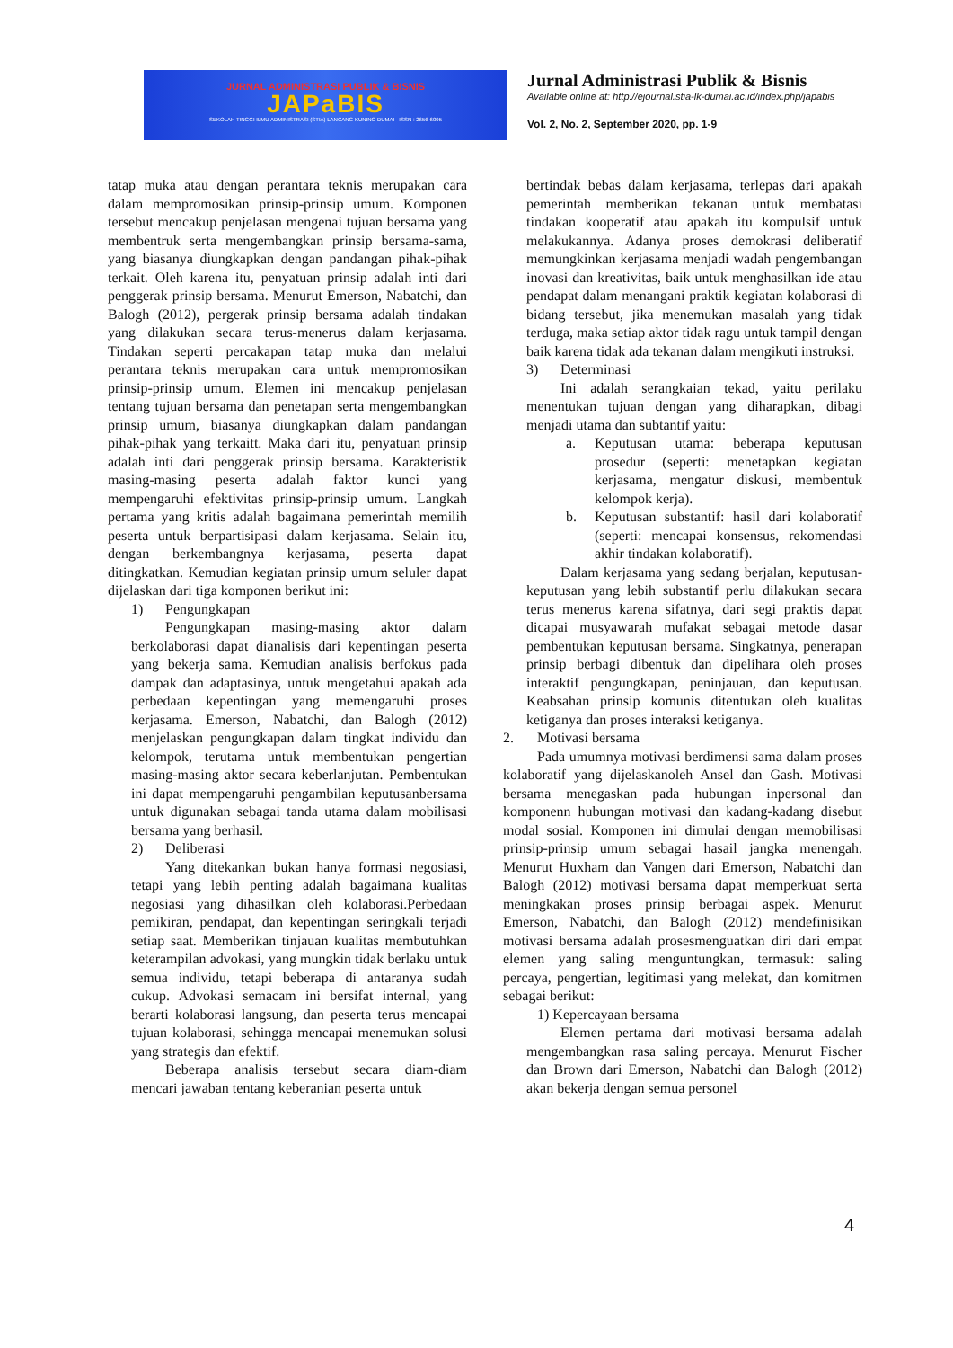JURNAL ADMINISTRASI PUBLIK & BISNIS
JAPaBIS
SEKOLAH TINGGI ILMU ADMINISTRASI (STIA) LANCANG KUNING DUMAI ISSN : 2656-6095
Jurnal Administrasi Publik & Bisnis
Available online at: http://ejournal.stia-lk-dumai.ac.id/index.php/japabis
Vol. 2, No. 2, September 2020, pp. 1-9
tatap muka atau dengan perantara teknis merupakan cara dalam mempromosikan prinsip-prinsip umum. Komponen tersebut mencakup penjelasan mengenai tujuan bersama yang membentruk serta mengembangkan prinsip bersama-sama, yang biasanya diungkapkan dengan pandangan pihak-pihak terkait. Oleh karena itu, penyatuan prinsip adalah inti dari penggerak prinsip bersama. Menurut Emerson, Nabatchi, dan Balogh (2012), pergerak prinsip bersama adalah tindakan yang dilakukan secara terus-menerus dalam kerjasama. Tindakan seperti percakapan tatap muka dan melalui perantara teknis merupakan cara untuk mempromosikan prinsip-prinsip umum. Elemen ini mencakup penjelasan tentang tujuan bersama dan penetapan serta mengembangkan prinsip umum, biasanya diungkapkan dalam pandangan pihak-pihak yang terkaitt. Maka dari itu, penyatuan prinsip adalah inti dari penggerak prinsip bersama. Karakteristik masing-masing peserta adalah faktor kunci yang mempengaruhi efektivitas prinsip-prinsip umum. Langkah pertama yang kritis adalah bagaimana pemerintah memilih peserta untuk berpartisipasi dalam kerjasama. Selain itu, dengan berkembangnya kerjasama, peserta dapat ditingkatkan. Kemudian kegiatan prinsip umum seluler dapat dijelaskan dari tiga komponen berikut ini:
1) Pengungkapan
Pengungkapan masing-masing aktor dalam berkolaborasi dapat dianalisis dari kepentingan peserta yang bekerja sama. Kemudian analisis berfokus pada dampak dan adaptasinya, untuk mengetahui apakah ada perbedaan kepentingan yang memengaruhi proses kerjasama. Emerson, Nabatchi, dan Balogh (2012) menjelaskan pengungkapan dalam tingkat individu dan kelompok, terutama untuk membentukan pengertian masing-masing aktor secara keberlanjutan. Pembentukan ini dapat mempengaruhi pengambilan keputusanbersama untuk digunakan sebagai tanda utama dalam mobilisasi bersama yang berhasil.
2) Deliberasi
Yang ditekankan bukan hanya formasi negosiasi, tetapi yang lebih penting adalah bagaimana kualitas negosiasi yang dihasilkan oleh kolaborasi.Perbedaan pemikiran, pendapat, dan kepentingan seringkali terjadi setiap saat. Memberikan tinjauan kualitas membutuhkan keterampilan advokasi, yang mungkin tidak berlaku untuk semua individu, tetapi beberapa di antaranya sudah cukup. Advokasi semacam ini bersifat internal, yang berarti kolaborasi langsung, dan peserta terus mencapai tujuan kolaborasi, sehingga mencapai menemukan solusi yang strategis dan efektif.
Beberapa analisis tersebut secara diam-diam mencari jawaban tentang keberanian peserta untuk
bertindak bebas dalam kerjasama, terlepas dari apakah pemerintah memberikan tekanan untuk membatasi tindakan kooperatif atau apakah itu kompulsif untuk melakukannya. Adanya proses demokrasi deliberatif memungkinkan kerjasama menjadi wadah pengembangan inovasi dan kreativitas, baik untuk menghasilkan ide atau pendapat dalam menangani praktik kegiatan kolaborasi di bidang tersebut, jika menemukan masalah yang tidak terduga, maka setiap aktor tidak ragu untuk tampil dengan baik karena tidak ada tekanan dalam mengikuti instruksi.
3) Determinasi
Ini adalah serangkaian tekad, yaitu perilaku menentukan tujuan dengan yang diharapkan, dibagi menjadi utama dan subtantif yaitu:
a. Keputusan utama: beberapa keputusan prosedur (seperti: menetapkan kegiatan kerjasama, mengatur diskusi, membentuk kelompok kerja).
b. Keputusan substantif: hasil dari kolaboratif (seperti: mencapai konsensus, rekomendasi akhir tindakan kolaboratif).
Dalam kerjasama yang sedang berjalan, keputusan-keputusan yang lebih substantif perlu dilakukan secara terus menerus karena sifatnya, dari segi praktis dapat dicapai musyawarah mufakat sebagai metode dasar pembentukan keputusan bersama. Singkatnya, penerapan prinsip berbagi dibentuk dan dipelihara oleh proses interaktif pengungkapan, peninjauan, dan keputusan. Keabsahan prinsip komunis ditentukan oleh kualitas ketiganya dan proses interaksi ketiganya.
2. Motivasi bersama
Pada umumnya motivasi berdimensi sama dalam proses kolaboratif yang dijelaskanoleh Ansel dan Gash. Motivasi bersama menegaskan pada hubungan inpersonal dan komponenn hubungan motivasi dan kadang-kadang disebut modal sosial. Komponen ini dimulai dengan memobilisasi prinsip-prinsip umum sebagai hasail jangka menengah. Menurut Huxham dan Vangen dari Emerson, Nabatchi dan Balogh (2012) motivasi bersama dapat memperkuat serta meningkakan proses prinsip berbagai aspek. Menurut Emerson, Nabatchi, dan Balogh (2012) mendefinisikan motivasi bersama adalah prosesmenguatkan diri dari empat elemen yang saling menguntungkan, termasuk: saling percaya, pengertian, legitimasi yang melekat, dan komitmen sebagai berikut:
1) Kepercayaan bersama
Elemen pertama dari motivasi bersama adalah mengembangkan rasa saling percaya. Menurut Fischer dan Brown dari Emerson, Nabatchi dan Balogh (2012) akan bekerja dengan semua personel
4